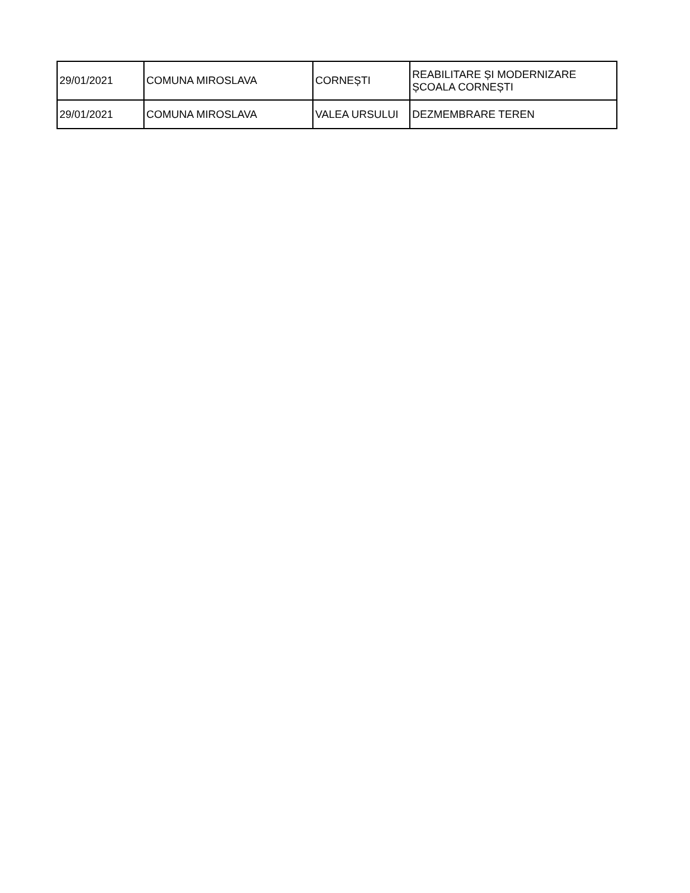| 29/01/2021 | COMUNA MIROSLAVA | CORNEȘTI | REABILITARE ȘI MODERNIZARE ȘCOALA CORNEȘTI |
| 29/01/2021 | COMUNA MIROSLAVA | VALEA URSULUI | DEZMEMBRARE TEREN |